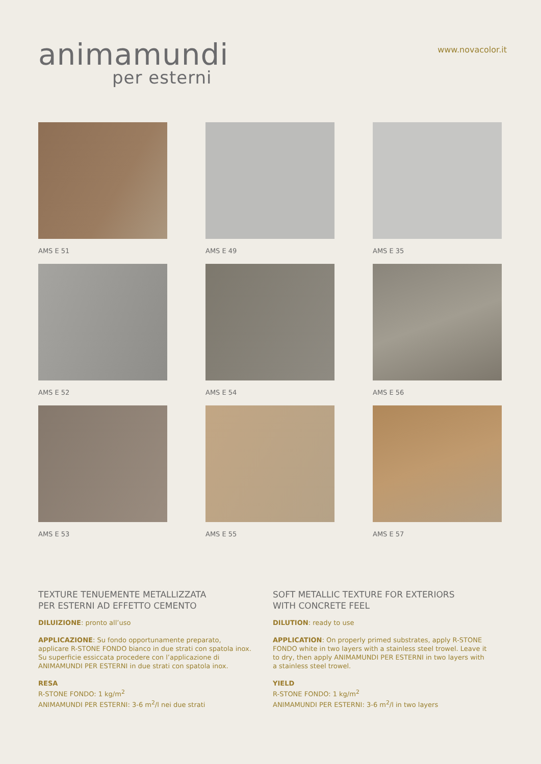animamundi
per esterni
www.novacolor.it
AMS E 51
AMS E 49
AMS E 35
AMS E 52
AMS E 54
AMS E 56
AMS E 53
AMS E 55
AMS E 57
TEXTURE TENUEMENTE METALLIZZATA
PER ESTERNI AD EFFETTO CEMENTO
DILUIZIONE: pronto all’uso
APPLICAZIONE: Su fondo opportunamente preparato, applicare R-STONE FONDO bianco in due strati con spatola inox. Su superficie essiccata procedere con l’applicazione di ANIMAMUNDI PER ESTERNI in due strati con spatola inox.
RESA
R-STONE FONDO: 1 kg/m<sup>2</sup>
ANIMAMUNDI PER ESTERNI: 3-6 m<sup>2</sup>/l nei due strati
SOFT METALLIC TEXTURE FOR EXTERIORS
WITH CONCRETE FEEL
DILUTION: ready to use
APPLICATION: On properly primed substrates, apply R-STONE FONDO white in two layers with a stainless steel trowel. Leave it to dry, then apply ANIMAMUNDI PER ESTERNI in two layers with a stainless steel trowel.
YIELD
R-STONE FONDO: 1 kg/m<sup>2</sup>
ANIMAMUNDI PER ESTERNI: 3-6 m<sup>2</sup>/l in two layers